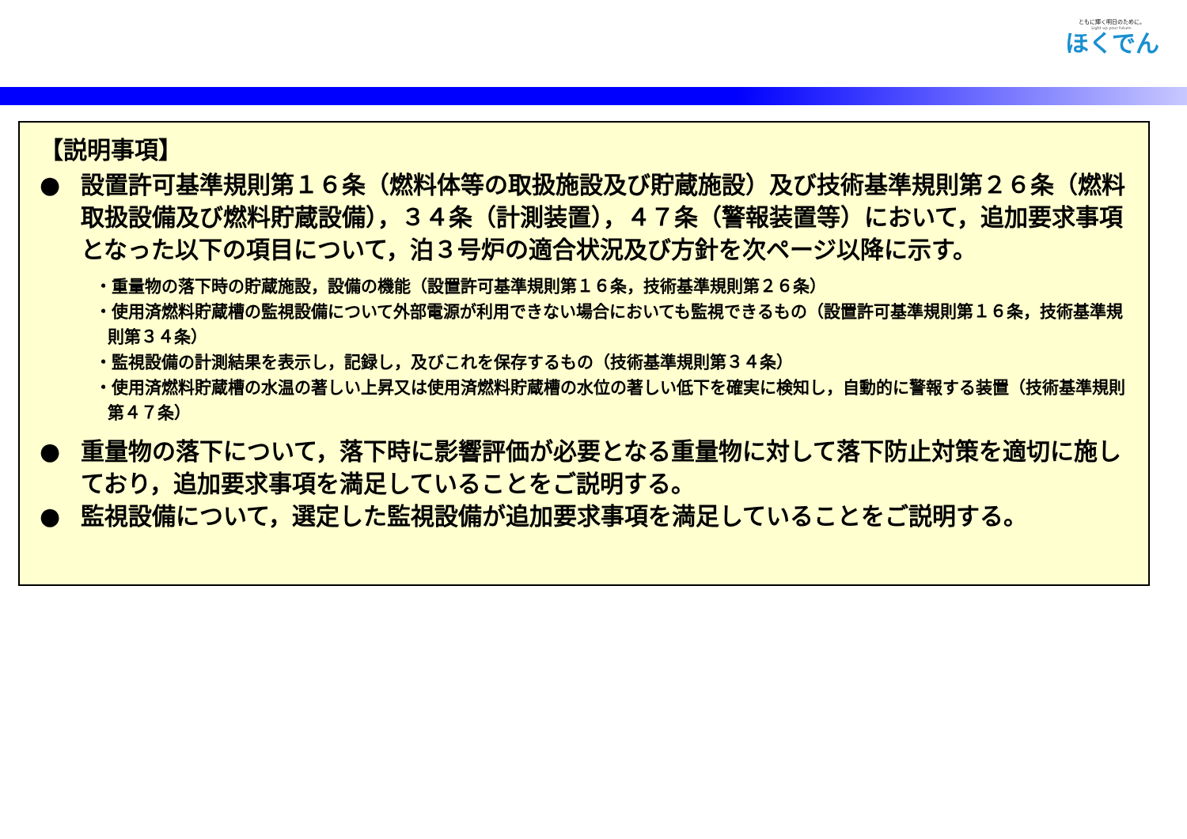ともに輝く明日のために。
Light up your future.
ほくでん
【説明事項】
● 設置許可基準規則第１６条（燃料体等の取扱施設及び貯蔵施設）及び技術基準規則第２６条（燃料取扱設備及び燃料貯蔵設備），３４条（計測装置），４７条（警報装置等）において，追加要求事項となった以下の項目について，泊３号炉の適合状況及び方針を次ページ以降に示す。
・重量物の落下時の貯蔵施設，設備の機能（設置許可基準規則第１６条，技術基準規則第２６条）
・使用済燃料貯蔵槽の監視設備について外部電源が利用できない場合においても監視できるもの（設置許可基準規則第１６条，技術基準規則第３４条）
・監視設備の計測結果を表示し，記録し，及びこれを保存するもの（技術基準規則第３４条）
・使用済燃料貯蔵槽の水温の著しい上昇又は使用済燃料貯蔵槽の水位の著しい低下を確実に検知し，自動的に警報する装置（技術基準規則第４７条）
● 重量物の落下について，落下時に影響評価が必要となる重量物に対して落下防止対策を適切に施しており，追加要求事項を満足していることをご説明する。
● 監視設備について，選定した監視設備が追加要求事項を満足していることをご説明する。